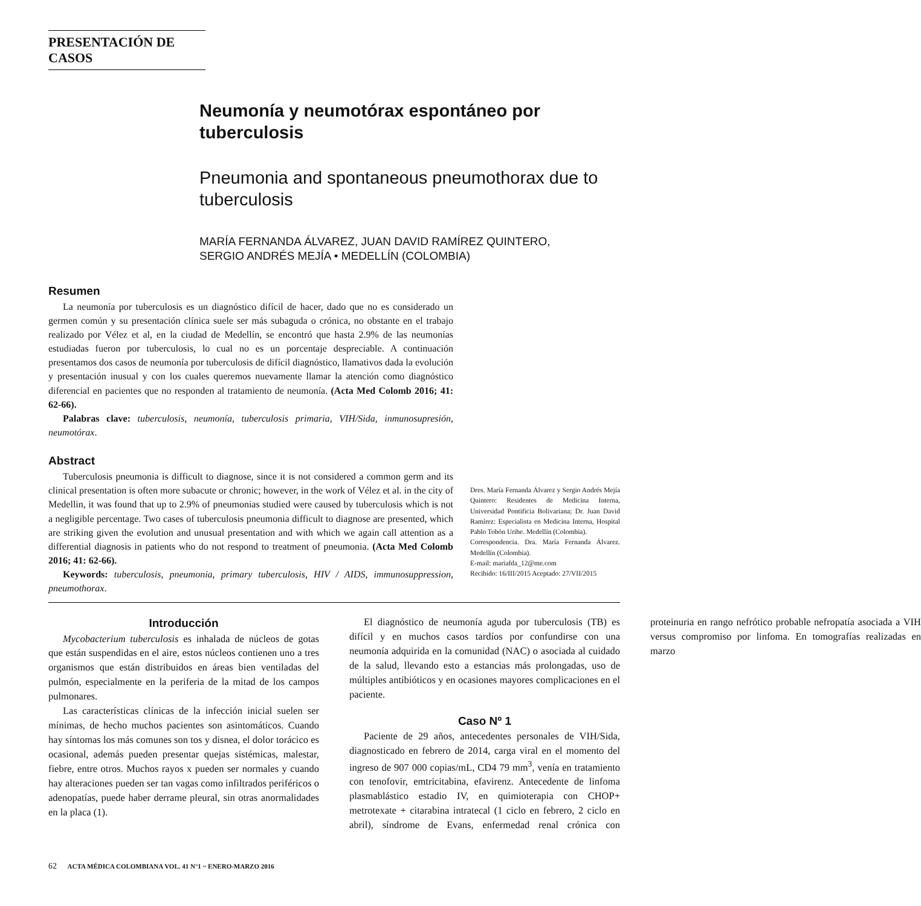PRESENTACIÓN DE CASOS
Neumonía y neumotórax espontáneo por tuberculosis
Pneumonia and spontaneous pneumothorax due to tuberculosis
MARÍA FERNANDA ÁLVAREZ, JUAN DAVID RAMÍREZ QUINTERO,
SERGIO ANDRÉS MEJÍA • MEDELLÍN (COLOMBIA)
Resumen
La neumonía por tuberculosis es un diagnóstico difícil de hacer, dado que no es considerado un germen común y su presentación clínica suele ser más subaguda o crónica, no obstante en el trabajo realizado por Vélez et al, en la ciudad de Medellín, se encontró que hasta 2.9% de las neumonías estudiadas fueron por tuberculosis, lo cual no es un porcentaje despreciable. A continuación presentamos dos casos de neumonía por tuberculosis de difícil diagnóstico, llamativos dada la evolución y presentación inusual y con los cuales queremos nuevamente llamar la atención como diagnóstico diferencial en pacientes que no responden al tratamiento de neumonía. (Acta Med Colomb 2016; 41: 62-66).
Palabras clave: tuberculosis, neumonía, tuberculosis primaria, VIH/Sida, inmunosupresión, neumotórax.
Abstract
Tuberculosis pneumonia is difficult to diagnose, since it is not considered a common germ and its clinical presentation is often more subacute or chronic; however, in the work of Vélez et al. in the city of Medellin, it was found that up to 2.9% of pneumonias studied were caused by tuberculosis which is not a negligible percentage. Two cases of tuberculosis pneumonia difficult to diagnose are presented, which are striking given the evolution and unusual presentation and with which we again call attention as a differential diagnosis in patients who do not respond to treatment of pneumonia. (Acta Med Colomb 2016; 41: 62-66).
Keywords: tuberculosis, pneumonia, primary tuberculosis, HIV / AIDS, immunosuppression, pneumothorax.
Dres. María Fernanda Álvarez y Sergio Andrés Mejía Quintero: Residentes de Medicina Interna, Universidad Pontificia Bolivariana; Dr. Juan David Ramírez: Especialista en Medicina Interna, Hospital Pablo Tobón Uribe. Medellín (Colombia).
Correspondencia. Dra. María Fernanda Álvarez. Medellín (Colombia).
E-mail: mariafda_12@me.com
Recibido: 16/III/2015 Aceptado: 27/VII/2015
Introducción
Mycobacterium tuberculosis es inhalada de núcleos de gotas que están suspendidas en el aire, estos núcleos contienen uno a tres organismos que están distribuidos en áreas bien ventiladas del pulmón, especialmente en la periferia de la mitad de los campos pulmonares.
Las características clínicas de la infección inicial suelen ser mínimas, de hecho muchos pacientes son asintomáticos. Cuando hay síntomas los más comunes son tos y disnea, el dolor torácico es ocasional, además pueden presentar quejas sistémicas, malestar, fiebre, entre otros. Muchos rayos x pueden ser normales y cuando hay alteraciones pueden ser tan vagas como infiltrados periféricos o adenopatías, puede haber derrame pleural, sin otras anormalidades en la placa (1).
El diagnóstico de neumonía aguda por tuberculosis (TB) es difícil y en muchos casos tardíos por confundirse con una neumonía adquirida en la comunidad (NAC) o asociada al cuidado de la salud, llevando esto a estancias más prolongadas, uso de múltiples antibióticos y en ocasiones mayores complicaciones en el paciente.
Caso Nº 1
Paciente de 29 años, antecedentes personales de VIH/Sida, diagnosticado en febrero de 2014, carga viral en el momento del ingreso de 907 000 copias/mL, CD4 79 mm<sup>3</sup>, venía en tratamiento con tenofovir, emtricitabina, efavirenz. Antecedente de linfoma plasmablástico estadio IV, en quimioterapia con CHOP+ metrotexate + citarabina intratecal (1 ciclo en febrero, 2 ciclo en abril), síndrome de Evans, enfermedad renal crónica con proteinuria en rango nefrótico probable nefropatía asociada a VIH versus compromiso por linfoma. En tomografías realizadas en marzo
62 ACTA MÉDICA COLOMBIANA VOL. 41 N°1 ~ ENERO-MARZO 2016